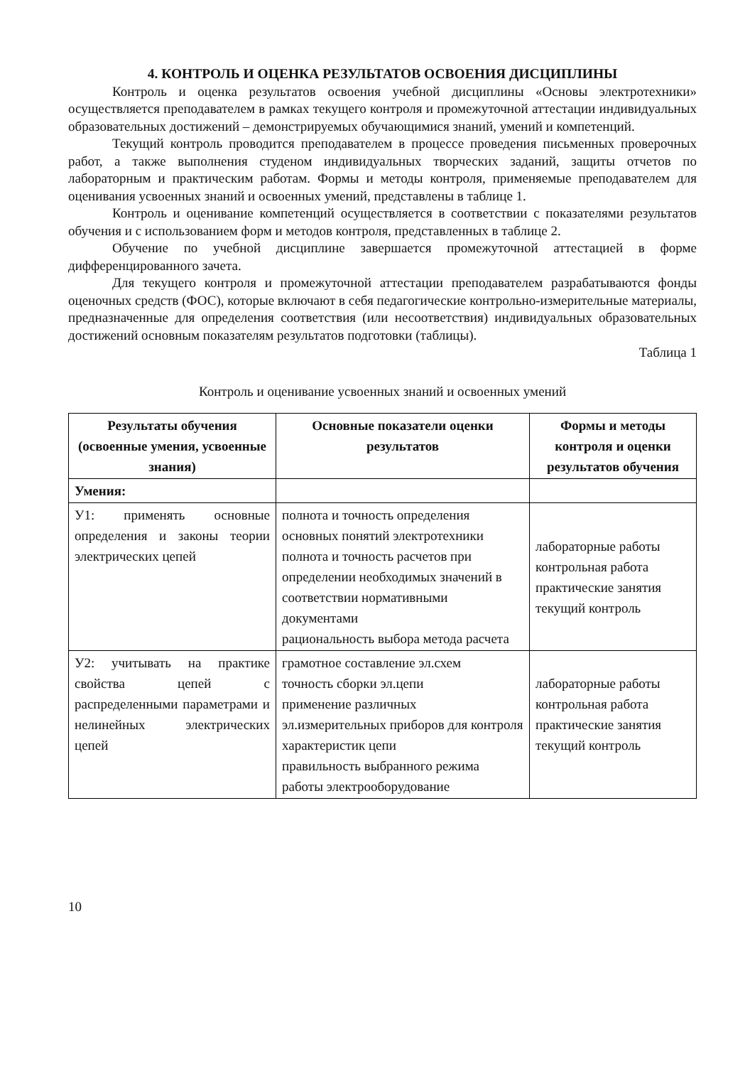4. КОНТРОЛЬ И ОЦЕНКА РЕЗУЛЬТАТОВ ОСВОЕНИЯ ДИСЦИПЛИНЫ
Контроль и оценка результатов освоения учебной дисциплины «Основы электротехники» осуществляется преподавателем в рамках текущего контроля и промежуточной аттестации индивидуальных образовательных достижений – демонстрируемых обучающимися знаний, умений и компетенций.
Текущий контроль проводится преподавателем в процессе проведения письменных проверочных работ, а также выполнения студеном индивидуальных творческих заданий, защиты отчетов по лабораторным и практическим работам. Формы и методы контроля, применяемые преподавателем для оценивания усвоенных знаний и освоенных умений, представлены в таблице 1.
Контроль и оценивание компетенций осуществляется в соответствии с показателями результатов обучения и с использованием форм и методов контроля, представленных в таблице 2.
Обучение по учебной дисциплине завершается промежуточной аттестацией в форме дифференцированного зачета.
Для текущего контроля и промежуточной аттестации преподавателем разрабатываются фонды оценочных средств (ФОС), которые включают в себя педагогические контрольно-измерительные материалы, предназначенные для определения соответствия (или несоответствия) индивидуальных образовательных достижений основным показателям результатов подготовки (таблицы).
Таблица 1
Контроль и оценивание усвоенных знаний и освоенных умений
| Результаты обучения (освоенные умения, усвоенные знания) | Основные показатели оценки результатов | Формы и методы контроля и оценки результатов обучения |
| --- | --- | --- |
| Умения: | | |
| У1: применять основные определения и законы теории электрических цепей | полнота и точность определения основных понятий электротехники полнота и точность расчетов при определении необходимых значений в соответствии нормативными документами рациональность выбора метода расчета | лабораторные работы контрольная работа практические занятия текущий контроль |
| У2: учитывать на практике свойства цепей с распределенными параметрами и нелинейных электрических цепей | грамотное составление эл.схем точность сборки эл.цепи применение различных эл.измерительных приборов для контроля характеристик цепи правильность выбранного режима работы электрооборудование | лабораторные работы контрольная работа практические занятия текущий контроль |
10